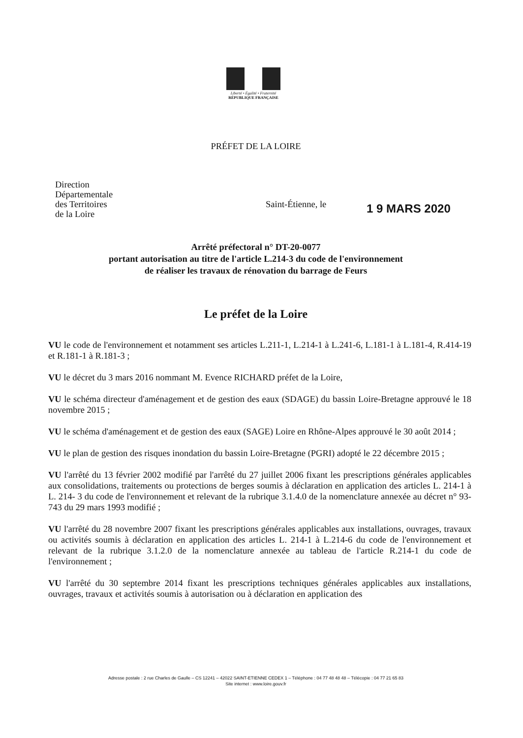Liberté • Égalité • Fraternité
RÉPUBLIQUE FRANÇAISE
PRÉFET DE LA LOIRE
Direction
Départementale
des Territoires
de la Loire
Saint-Étienne, le 1 9 MARS 2020
Arrêté préfectoral n° DT-20-0077
portant autorisation au titre de l'article L.214-3 du code de l'environnement
de réaliser les travaux de rénovation du barrage de Feurs
Le préfet de la Loire
VU le code de l'environnement et notamment ses articles L.211-1, L.214-1 à L.241-6, L.181-1 à L.181-4, R.414-19 et R.181-1 à R.181-3 ;
VU le décret du 3 mars 2016 nommant M. Evence RICHARD préfet de la Loire,
VU le schéma directeur d'aménagement et de gestion des eaux (SDAGE) du bassin Loire-Bretagne approuvé le 18 novembre 2015 ;
VU le schéma d'aménagement et de gestion des eaux (SAGE) Loire en Rhône-Alpes approuvé le 30 août 2014 ;
VU le plan de gestion des risques inondation du bassin Loire-Bretagne (PGRI) adopté le 22 décembre 2015 ;
VU l'arrêté du 13 février 2002 modifié par l'arrêté du 27 juillet 2006 fixant les prescriptions générales applicables aux consolidations, traitements ou protections de berges soumis à déclaration en application des articles L. 214-1 à L. 214- 3 du code de l'environnement et relevant de la rubrique 3.1.4.0 de la nomenclature annexée au décret n° 93-743 du 29 mars 1993 modifié ;
VU l'arrêté du 28 novembre 2007 fixant les prescriptions générales applicables aux installations, ouvrages, travaux ou activités soumis à déclaration en application des articles L. 214-1 à L.214-6 du code de l'environnement et relevant de la rubrique 3.1.2.0 de la nomenclature annexée au tableau de l'article R.214-1 du code de l'environnement ;
VU l'arrêté du 30 septembre 2014 fixant les prescriptions techniques générales applicables aux installations, ouvrages, travaux et activités soumis à autorisation ou à déclaration en application des
Adresse postale : 2 rue Charles de Gaulle – CS 12241 – 42022 SAINT-ETIENNE CEDEX 1 – Téléphone : 04 77 48 48 48 – Télécopie : 04 77 21 65 83
Site internet : www.loire.gouv.fr